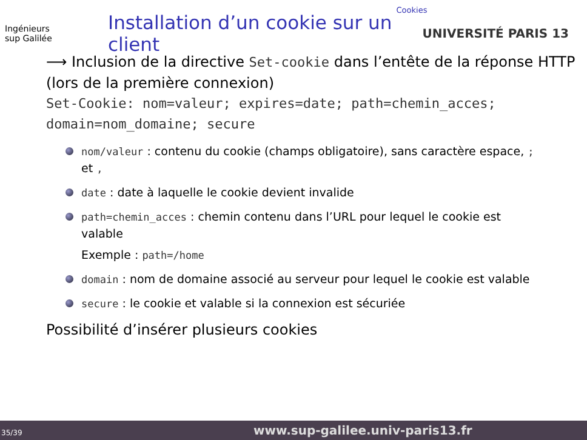Cookies
Ingénieurs
sup Galilée
Installation d’un cookie sur un client
UNIVERSITÉ PARIS 13
⟶ Inclusion de la directive Set-cookie dans l’entête de la réponse HTTP (lors de la première connexion)
Set-Cookie: nom=valeur; expires=date; path=chemin_acces; domain=nom_domaine; secure
nom/valeur : contenu du cookie (champs obligatoire), sans caractère espace, ; et ,
date : date à laquelle le cookie devient invalide
path=chemin_acces : chemin contenu dans l’URL pour lequel le cookie est valable
Exemple : path=/home
domain : nom de domaine associé au serveur pour lequel le cookie est valable
secure : le cookie et valable si la connexion est sécuriée
Possibilité d’insérer plusieurs cookies
35/39 www.sup-galilee.univ-paris13.fr